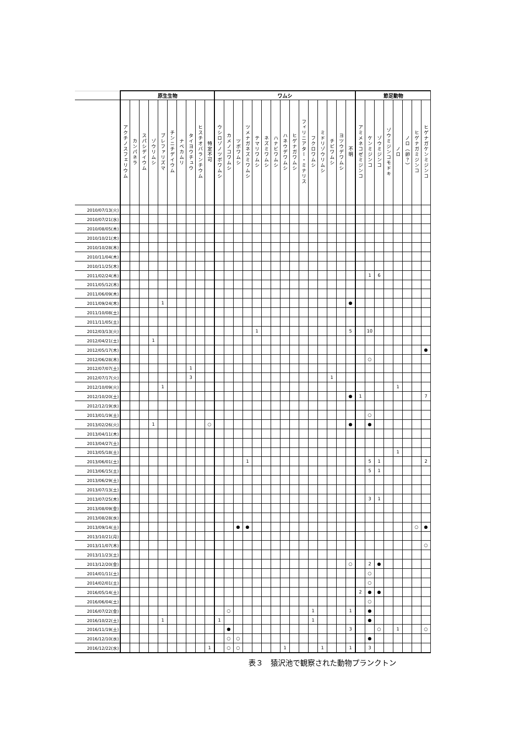| | 原生生物 | | | | | | | | | | ワムシ | | | | | | | | | | | | | | | 節足動物 | | | | | | | |
| --- | --- | --- | --- | --- | --- | --- | --- | --- | --- | --- | --- | --- | --- | --- | --- | --- | --- | --- | --- | --- | --- | --- | --- | --- | --- | --- | --- | --- | --- | --- | --- | --- | --- |
| | アクチノスフェリウム | カンパネラ | スパシデイウム | ゾウリムシ | ブレファリズマ | チンニチデイウム | ナベカムリ | タイヨウチュウ | ヒスチオバランチウム | 特定不可 | ウシロゾノツボワムシ | カメノコワムシ | ツボワムシ | ツメナガネズミワムシ | テマリワムシ | ネズミワムシ | ハナビワムシ | ハネウデワムシ | ヒゲナガワムシ | フィリニアター・ミナリス | フクロワムシ | ミドリゾウリムシ | チビワムシ | ヨツウデワムシ | 不明 | アミメネコゼミジンコ | ケンミジンコ | ゾウミジンコ | ゾウミジンコモドキ | ノロ | ノロ（卵？） | ヒゲナガミジンコ | ヒゲナガケンミジンコ |
| 2010/07/13(火) | | | | | | | | | | | | | | | | | | | | | | | | | | | | | | | | | |
| 2010/07/21(水) | | | | | | | | | | | | | | | | | | | | | | | | | | | | | | | | | |
| 2010/08/05(木) | | | | | | | | | | | | | | | | | | | | | | | | | | | | | | | | | |
| 2010/10/21(木) | | | | | | | | | | | | | | | | | | | | | | | | | | | | | | | | | |
| 2010/10/28(木) | | | | | | | | | | | | | | | | | | | | | | | | | | | | | | | | | |
| 2010/11/04(木) | | | | | | | | | | | | | | | | | | | | | | | | | | | | | | | | | |
| 2010/11/25(木) | | | | | | | | | | | | | | | | | | | | | | | | | | | | | | | | | |
| 2011/02/24(木) | | | | | | | | | | | | | | | | | | | | | | | | | | | 1 | 6 | | | | | |
| 2011/05/12(木) | | | | | | | | | | | | | | | | | | | | | | | | | | | | | | | | | |
| 2011/06/09(木) | | | | | | | | | | | | | | | | | | | | | | | | | | | | | | | | | |
| 2011/09/24(木) | | | | | 1 | | | | | | | | | | | | | | | | | | | | ● | | | | | | | | |
| 2011/10/08(土) | | | | | | | | | | | | | | | | | | | | | | | | | | | | | | | | | |
| 2011/11/05(土) | | | | | | | | | | | | | | | | | | | | | | | | | | | | | | | | | |
| 2012/03/13(火) | | | | | | | | | | | | | | | 1 | | | | | | | | | | 5 | | 10 | | | | | | |
| 2012/04/21(土) | | | | 1 | | | | | | | | | | | | | | | | | | | | | | | | | | | | | |
| 2012/05/17(木) | | | | | | | | | | | | | | | | | | | | | | | | | | | | | | | | | ● |
| 2012/06/28(木) | | | | | | | | | | | | | | | | | | | | | | | | | | | ○ | | | | | | |
| 2012/07/07(土) | | | | | | | | 1 | | | | | | | | | | | | | | | | | | | | | | | | | |
| 2012/07/17(火) | | | | | | | | 3 | | | | | | | | | | | | | | | 1 | | | | | | | | | | |
| 2012/10/09(火) | | | | | 1 | | | | | | | | | | | | | | | | | | | | | | | | | 1 | | | |
| 2012/10/20(土) | | | | | | | | | | | | | | | | | | | | | | | | | ● | 1 | | | | | | | 7 |
| 2012/12/19(水) | | | | | | | | | | | | | | | | | | | | | | | | | | | | | | | | | |
| 2013/01/19(土) | | | | | | | | | | | | | | | | | | | | | | | | | | | ○ | | | | | | |
| 2013/02/26(火) | | | | 1 | | | | | | ○ | | | | | | | | | | | | | | | ● | | ● | | | | | | |
| 2013/04/11(木) | | | | | | | | | | | | | | | | | | | | | | | | | | | | | | | | | |
| 2013/04/27(土) | | | | | | | | | | | | | | | | | | | | | | | | | | | | | | | | | |
| 2013/05/18(土) | | | | | | | | | | | | | | | | | | | | | | | | | | | | | | 1 | | | |
| 2013/06/01(土) | | | | | | | | | | | | | | 1 | | | | | | | | | | | | | 5 | 1 | | | | | 2 |
| 2013/06/15(土) | | | | | | | | | | | | | | | | | | | | | | | | | | | 5 | 1 | | | | | |
| 2013/06/29(土) | | | | | | | | | | | | | | | | | | | | | | | | | | | | | | | | | |
| 2013/07/13(土) | | | | | | | | | | | | | | | | | | | | | | | | | | | | | | | | | |
| 2013/07/25(木) | | | | | | | | | | | | | | | | | | | | | | | | | | | 3 | 1 | | | | | |
| 2013/08/09(金) | | | | | | | | | | | | | | | | | | | | | | | | | | | | | | | | | |
| 2013/08/28(水) | | | | | | | | | | | | | | | | | | | | | | | | | | | | | | | | | |
| 2013/09/14(土) | | | | | | | | | | | | | ● | ● | | | | | | | | | | | | | | | | | | ○ | ● |
| 2013/10/21(月) | | | | | | | | | | | | | | | | | | | | | | | | | | | | | | | | | |
| 2013/11/07(木) | | | | | | | | | | | | | | | | | | | | | | | | | | | | | | | | | ○ |
| 2013/11/23(土) | | | | | | | | | | | | | | | | | | | | | | | | | | | | | | | | | |
| 2013/12/20(金) | | | | | | | | | | | | | | | | | | | | | | | | | ○ | | 2 | ● | | | | | |
| 2014/01/11(土) | | | | | | | | | | | | | | | | | | | | | | | | | | | ○ | | | | | | |
| 2014/02/01(土) | | | | | | | | | | | | | | | | | | | | | | | | | | | ○ | | | | | | |
| 2016/05/14(土) | | | | | | | | | | | | | | | | | | | | | | | | | | 2 | ● | ● | | | | | |
| 2016/06/04(土) | | | | | | | | | | | | | | | | | | | | | | | | | | | ○ | | | | | | |
| 2016/07/22(金) | | | | | | | | | | | | ○ | | | | | | | | | 1 | | | | 1 | | ● | | | | | | |
| 2016/10/22(土) | | | | | 1 | | | | | | 1 | | | | | | | | | | 1 | | | | | | ● | | | | | | |
| 2016/11/19(土) | | | | | | | | | | | | ● | | | | | | | | | | | | | 3 | | | ○ | | 1 | | | ○ |
| 2016/12/10(水) | | | | | | | | | | | | ○ | ○ | | | | | | | | | | | | | | ● | | | | | | |
| 2016/12/22(水) | | | | | | | | | | 1 | | ○ | ○ | | | | | 1 | | | | 1 | | | 1 | | 3 | | | | | | |
表３　猿沢池で観察された動物プランクトン